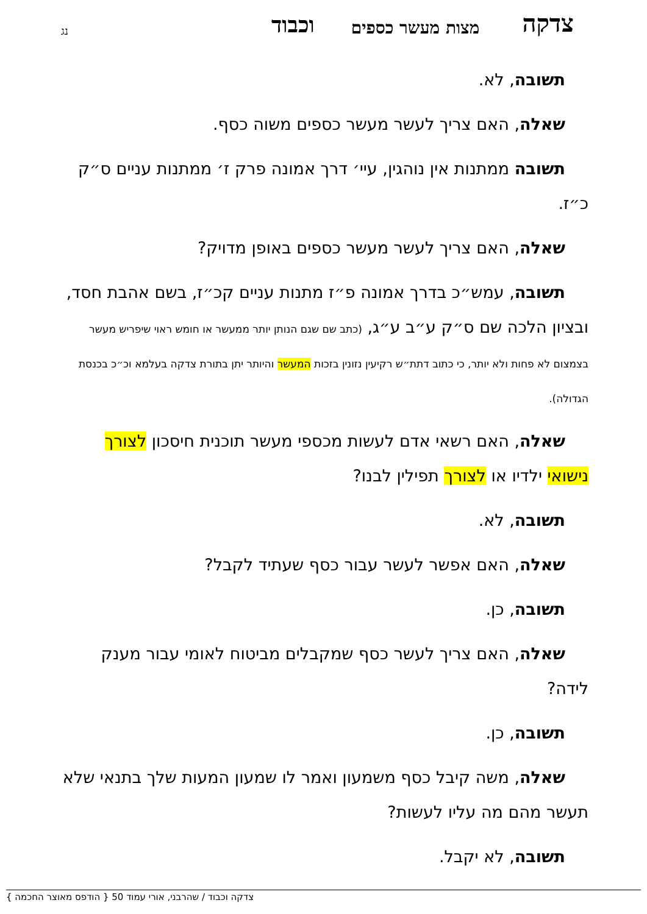צדקה מצות מעשר כספים וכבוד נג
תשובה, לא.
שאלה, האם צריך לעשר מעשר כספים משוה כסף.
תשובה ממתנות אין נוהגין, עיי׳ דרך אמונה פרק ז׳ ממתנות עניים ס״ק כ״ז.
שאלה, האם צריך לעשר מעשר כספים באופן מדויק?
תשובה, עמש״כ בדרך אמונה פ״ז מתנות עניים קכ״ז, בשם אהבת חסד, ובציון הלכה שם ס״ק ע״ב ע״ג, (כתב שם שגם הנותן יותר ממעשר או חומש ראוי שיפריש מעשר בצמצום לא פחות ולא יותר, כי כתוב דתת״ש רקיעין נזונין בזכות המעשר והיותר יתן בתורת צדקה בעלמא וכ״כ בכנסת הגדולה).
שאלה, האם רשאי אדם לעשות מכספי מעשר תוכנית חיסכון לצורך נישואי ילדיו או לצורך תפילין לבנו?
תשובה, לא.
שאלה, האם אפשר לעשר עבור כסף שעתיד לקבל?
תשובה, כן.
שאלה, האם צריך לעשר כסף שמקבלים מביטוח לאומי עבור מענק לידה?
תשובה, כן.
שאלה, משה קיבל כסף משמעון ואמר לו שמעון המעות שלך בתנאי שלא תעשר מהם מה עליו לעשות?
תשובה, לא יקבל.
צדקה וכבוד / שהרבני, אורי עמוד 50 { הודפס מאוצר החכמה }